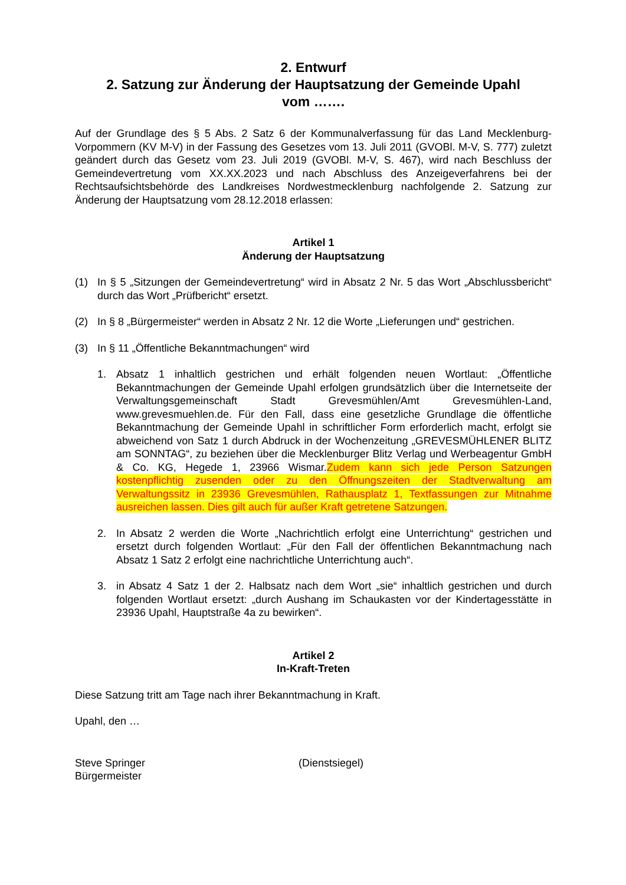2. Entwurf
2. Satzung zur Änderung der Hauptsatzung der Gemeinde Upahl
vom …….
Auf der Grundlage des § 5 Abs. 2 Satz 6 der Kommunalverfassung für das Land Mecklenburg-Vorpommern (KV M-V) in der Fassung des Gesetzes vom 13. Juli 2011 (GVOBl. M-V, S. 777) zuletzt geändert durch das Gesetz vom 23. Juli 2019 (GVOBl. M-V, S. 467), wird nach Beschluss der Gemeindevertretung vom XX.XX.2023 und nach Abschluss des Anzeigeverfahrens bei der Rechtsaufsichtsbehörde des Landkreises Nordwestmecklenburg nachfolgende 2. Satzung zur Änderung der Hauptsatzung vom 28.12.2018 erlassen:
Artikel 1
Änderung der Hauptsatzung
(1) In § 5 „Sitzungen der Gemeindevertretung“ wird in Absatz 2 Nr. 5 das Wort „Abschlussbericht“ durch das Wort „Prüfbericht“ ersetzt.
(2) In § 8 „Bürgermeister“ werden in Absatz 2 Nr. 12 die Worte „Lieferungen und“ gestrichen.
(3) In § 11 „Öffentliche Bekanntmachungen“ wird
1. Absatz 1 inhaltlich gestrichen und erhält folgenden neuen Wortlaut: „Öffentliche Bekanntmachungen der Gemeinde Upahl erfolgen grundsätzlich über die Internetseite der Verwaltungsgemeinschaft Stadt Grevesmühlen/Amt Grevesmühlen-Land, www.grevesmuehlen.de. Für den Fall, dass eine gesetzliche Grundlage die öffentliche Bekanntmachung der Gemeinde Upahl in schriftlicher Form erforderlich macht, erfolgt sie abweichend von Satz 1 durch Abdruck in der Wochenzeitung „GREVESMÜHLENER BLITZ am SONNTAG“, zu beziehen über die Mecklenburger Blitz Verlag und Werbeagentur GmbH & Co. KG, Hegede 1, 23966 Wismar.Zudem kann sich jede Person Satzungen kostenpflichtig zusenden oder zu den Öffnungszeiten der Stadtverwaltung am Verwaltungssitz in 23936 Grevesmühlen, Rathausplatz 1, Textfassungen zur Mitnahme ausreichen lassen. Dies gilt auch für außer Kraft getretene Satzungen.
2. In Absatz 2 werden die Worte „Nachrichtlich erfolgt eine Unterrichtung“ gestrichen und ersetzt durch folgenden Wortlaut: „Für den Fall der öffentlichen Bekanntmachung nach Absatz 1 Satz 2 erfolgt eine nachrichtliche Unterrichtung auch“.
3. in Absatz 4 Satz 1 der 2. Halbsatz nach dem Wort „sie“ inhaltlich gestrichen und durch folgenden Wortlaut ersetzt: „durch Aushang im Schaukasten vor der Kindertagesstätte in 23936 Upahl, Hauptstraße 4a zu bewirken“.
Artikel 2
In-Kraft-Treten
Diese Satzung tritt am Tage nach ihrer Bekanntmachung in Kraft.
Upahl, den …
Steve Springer
Bürgermeister
(Dienstsiegel)